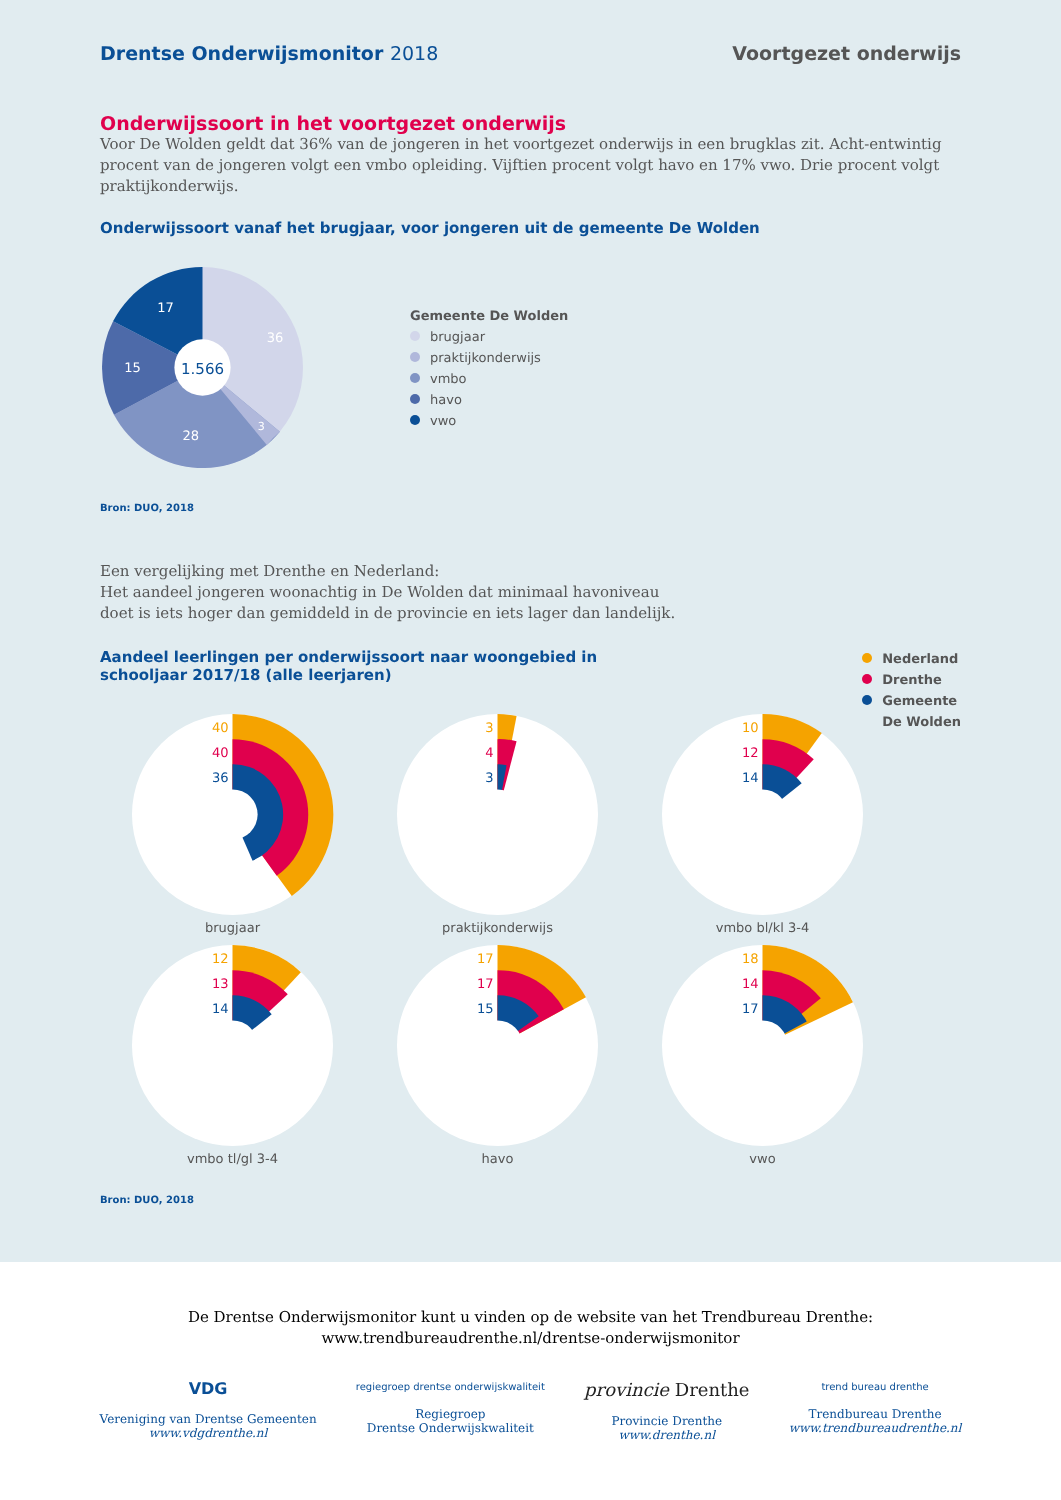Drentse Onderwijsmonitor 2018 Voortgezet onderwijs
Onderwijssoort in het voortgezet onderwijs
Voor De Wolden geldt dat 36% van de jongeren in het voortgezet onderwijs in een brugklas zit. Acht-entwintig procent van de jongeren volgt een vmbo opleiding. Vijftien procent volgt havo en 17% vwo. Drie procent volgt praktijkonderwijs.
Onderwijssoort vanaf het brugjaar, voor jongeren uit de gemeente De Wolden
1.566
36
3
28
15
17
Gemeente De Wolden
brugjaar
praktijkonderwijs
vmbo
havo
vwo
Bron: DUO, 2018
Een vergelijking met Drenthe en Nederland:
Het aandeel jongeren woonachtig in De Wolden dat minimaal havoniveau
doet is iets hoger dan gemiddeld in de provincie en iets lager dan landelijk.
Aandeel leerlingen per onderwijssoort naar woongebied in
schooljaar 2017/18 (alle leerjaren)
Nederland
Drenthe
Gemeente
De Wolden
40
40
36
brugjaar
3
4
3
praktijkonderwijs
10
12
14
vmbo bl/kl 3-4
12
13
14
vmbo tl/gl 3-4
17
17
15
havo
18
14
17
vwo
Bron: DUO, 2018
De Drentse Onderwijsmonitor kunt u vinden op de website van het Trendbureau Drenthe:
www.trendbureaudrenthe.nl/drentse-onderwijsmonitor
VDG
Vereniging van Drentse Gemeenten
www.vdgdrenthe.nl
regiegroep drentse onderwijskwaliteit
Regiegroep
Drentse Onderwijskwaliteit
provincie Drenthe
Provincie Drenthe
www.drenthe.nl
trend bureau drenthe
Trendbureau Drenthe
www.trendbureaudrenthe.nl